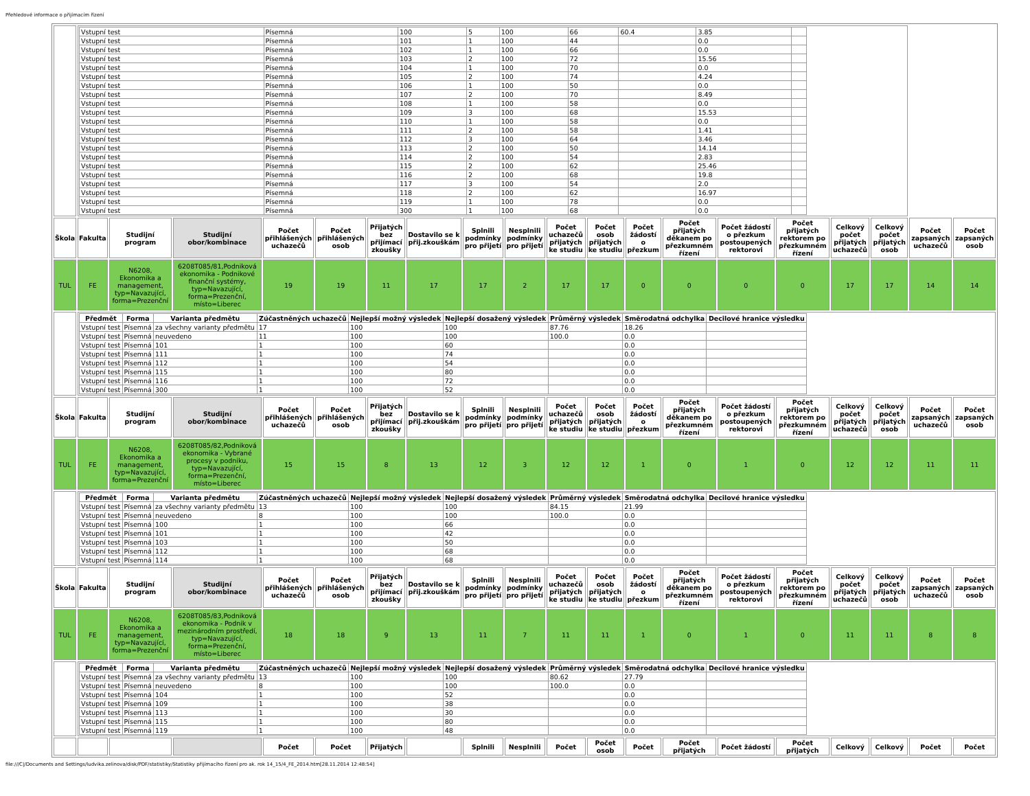Přehledové informace o přijímacím řízení
| | / Vstupní test / Písemná / 100 / 5 / 100 / 66 / 60.4 / 3.85 / / / Vstupní test / Písemná / 101 / 1 / 100 / 44 / / 0.0 / / / Vstupní test / Písemná / 102 / 1 / 100 / 66 / / 0.0 / / / Vstupní test / Písemná / 103 / 2 / 100 / 72 / / 15.56 / / / Vstupní test / Písemná / 104 / 1 / 100 / 70 / / 0.0 / / / Vstupní test / Písemná / 105 / 2 / 100 / 74 / / 4.24 / / / Vstupní test / Písemná / 106 / 1 / 100 / 50 / / 0.0 / / / Vstupní test / Písemná / 107 / 2 / 100 / 70 / / 8.49 / / / Vstupní test / Písemná / 108 / 1 / 100 / 58 / / 0.0 / / / Vstupní test / Písemná / 109 / 3 / 100 / 68 / / 15.53 / / / Vstupní test / Písemná / 110 / 1 / 100 / 58 / / 0.0 / / / Vstupní test / Písemná / 111 / 2 / 100 / 58 / / 1.41 / / / Vstupní test / Písemná / 112 / 3 / 100 / 64 / / 3.46 / / / Vstupní test / Písemná / 113 / 2 / 100 / 50 / / 14.14 / / / Vstupní test / Písemná / 114 / 2 / 100 / 54 / / 2.83 / / / Vstupní test / Písemná / 115 / 2 / 100 / 62 / / 25.46 / / / Vstupní test / Písemná / 116 / 2 / 100 / 68 / / 19.8 / / / Vstupní test / Písemná / 117 / 3 / 100 / 54 / / 2.0 / / / Vstupní test / Písemná / 118 / 2 / 100 / 62 / / 16.97 / / / Vstupní test / Písemná / 119 / 1 / 100 / 78 / / 0.0 / / / Vstupní test / Písemná / 300 / 1 / 100 / 68 / / 0.0 / / | | | | | | | | | | | | | | | | | | |
| Škola | Fakulta | Studijní program | Studijní obor/kombinace | Počet přihlášených uchazečů | Počet přihlášených osob | Přijatých bez přijímací zkoušky | Dostavilo se k přij.zkouškám | Splnili podmínky pro přijetí | Nesplnili podmínky pro přijetí | Počet uchazečů přijatých ke studiu | Počet osob přijatých ke studiu | Počet žádostí o přezkum | Počet přijatých děkanem po přezkumném řízení | Počet žádostí o přezkum postoupených rektorovi | Počet přijatých rektorem po přezkumném řízení | Celkový počet přijatých uchazečů | Celkový počet přijatých osob | Počet zapsaných uchazečů | Počet zapsaných osob |
| TUL | FE | N6208, Ekonomika a management, typ=Navazující, forma=Prezenční | 6208T085/81,Podniková ekonomika - Podnikové finanční systémy, typ=Navazující, forma=Prezenční, místo=Liberec | 19 | 19 | 11 | 17 | 17 | 2 | 17 | 17 | 0 | 0 | 0 | 0 | 17 | 17 | 14 | 14 |
| | / Předmět / Forma / Varianta předmětu / Zúčastněných uchazečů / Nejlepší možný výsledek / Nejlepší dosažený výsledek / Průměrný výsledek / Směrodatná odchylka / Decilové hranice výsledku / / --- / --- / --- / --- / --- / --- / --- / --- / --- / / Vstupní test / Písemná / za všechny varianty předmětu / 17 / 100 / 100 / 87.76 / 18.26 / / / Vstupní test / Písemná / neuvedeno / 11 / 100 / 100 / 100.0 / 0.0 / / / Vstupní test / Písemná / 101 / 1 / 100 / 60 / / 0.0 / / / Vstupní test / Písemná / 111 / 1 / 100 / 74 / / 0.0 / / / Vstupní test / Písemná / 112 / 1 / 100 / 54 / / 0.0 / / / Vstupní test / Písemná / 115 / 1 / 100 / 80 / / 0.0 / / / Vstupní test / Písemná / 116 / 1 / 100 / 72 / / 0.0 / / / Vstupní test / Písemná / 300 / 1 / 100 / 52 / / 0.0 / / | | | | | | | | | | | | | | | | | | |
| Škola | Fakulta | Studijní program | Studijní obor/kombinace | Počet přihlášených uchazečů | Počet přihlášených osob | Přijatých bez přijímací zkoušky | Dostavilo se k přij.zkouškám | Splnili podmínky pro přijetí | Nesplnili podmínky pro přijetí | Počet uchazečů přijatých ke studiu | Počet osob přijatých ke studiu | Počet žádostí o přezkum | Počet přijatých děkanem po přezkumném řízení | Počet žádostí o přezkum postoupených rektorovi | Počet přijatých rektorem po přezkumném řízení | Celkový počet přijatých uchazečů | Celkový počet přijatých osob | Počet zapsaných uchazečů | Počet zapsaných osob |
| TUL | FE | N6208, Ekonomika a management, typ=Navazující, forma=Prezenční | 6208T085/82,Podniková ekonomika - Vybrané procesy v podniku, typ=Navazující, forma=Prezenční, místo=Liberec | 15 | 15 | 8 | 13 | 12 | 3 | 12 | 12 | 1 | 0 | 1 | 0 | 12 | 12 | 11 | 11 |
| | / Předmět / Forma / Varianta předmětu / Zúčastněných uchazečů / Nejlepší možný výsledek / Nejlepší dosažený výsledek / Průměrný výsledek / Směrodatná odchylka / Decilové hranice výsledku / / --- / --- / --- / --- / --- / --- / --- / --- / --- / / Vstupní test / Písemná / za všechny varianty předmětu / 13 / 100 / 100 / 84.15 / 21.99 / / / Vstupní test / Písemná / neuvedeno / 8 / 100 / 100 / 100.0 / 0.0 / / / Vstupní test / Písemná / 100 / 1 / 100 / 66 / / 0.0 / / / Vstupní test / Písemná / 101 / 1 / 100 / 42 / / 0.0 / / / Vstupní test / Písemná / 103 / 1 / 100 / 50 / / 0.0 / / / Vstupní test / Písemná / 112 / 1 / 100 / 68 / / 0.0 / / / Vstupní test / Písemná / 114 / 1 / 100 / 68 / / 0.0 / / | | | | | | | | | | | | | | | | | | |
| Škola | Fakulta | Studijní program | Studijní obor/kombinace | Počet přihlášených uchazečů | Počet přihlášených osob | Přijatých bez přijímací zkoušky | Dostavilo se k přij.zkouškám | Splnili podmínky pro přijetí | Nesplnili podmínky pro přijetí | Počet uchazečů přijatých ke studiu | Počet osob přijatých ke studiu | Počet žádostí o přezkum | Počet přijatých děkanem po přezkumném řízení | Počet žádostí o přezkum postoupených rektorovi | Počet přijatých rektorem po přezkumném řízení | Celkový počet přijatých uchazečů | Celkový počet přijatých osob | Počet zapsaných uchazečů | Počet zapsaných osob |
| TUL | FE | N6208, Ekonomika a management, typ=Navazující, forma=Prezenční | 6208T085/83,Podniková ekonomika - Podnik v mezinárodním prostředí, typ=Navazující, forma=Prezenční, místo=Liberec | 18 | 18 | 9 | 13 | 11 | 7 | 11 | 11 | 1 | 0 | 1 | 0 | 11 | 11 | 8 | 8 |
| | / Předmět / Forma / Varianta předmětu / Zúčastněných uchazečů / Nejlepší možný výsledek / Nejlepší dosažený výsledek / Průměrný výsledek / Směrodatná odchylka / Decilové hranice výsledku / / --- / --- / --- / --- / --- / --- / --- / --- / --- / / Vstupní test / Písemná / za všechny varianty předmětu / 13 / 100 / 100 / 80.62 / 27.79 / / / Vstupní test / Písemná / neuvedeno / 8 / 100 / 100 / 100.0 / 0.0 / / / Vstupní test / Písemná / 104 / 1 / 100 / 52 / / 0.0 / / / Vstupní test / Písemná / 109 / 1 / 100 / 38 / / 0.0 / / / Vstupní test / Písemná / 113 / 1 / 100 / 30 / / 0.0 / / / Vstupní test / Písemná / 115 / 1 / 100 / 80 / / 0.0 / / / Vstupní test / Písemná / 119 / 1 / 100 / 48 / / 0.0 / / | | | | | | | | | | | | | | | | | | |
| | | | | Počet | Počet | Přijatých | | Splnili | Nesplnili | Počet | Počet osob | Počet | Počet přijatých | Počet žádostí | Počet přijatých | Celkový | Celkový | Počet | Počet |
file:///C|/Documents and Settings/ludvika.zelinova/disk/PDF/statistiky/Statistiky přijímacího řízení pro ak. rok 14_15/4_FE_2014.htm[28.11.2014 12:48:54]